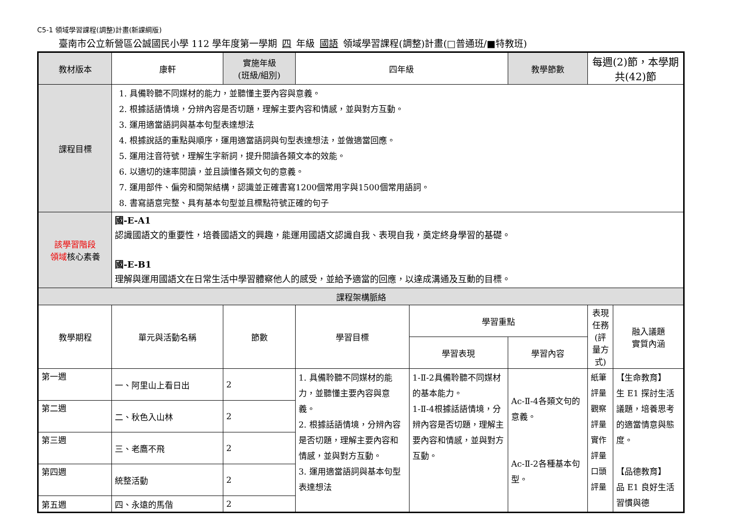C5-1 領域學習課程(調整)計畫(新課綱版)
臺南市公立新營區公誠國民小學 112 學年度第一學期 四 年級 國語 領域學習課程(調整)計畫(□普通班/■特教班)
| 教材版本 | 康軒 | 實施年級 (班級/組別) | 四年級 | | 教學節數 | 每週(2)節，本學期共(42)節 | |
| 課程目標 | 1. 具備聆聽不同媒材的能力，並聽懂主要內容與意義。 2. 根據話語情境，分辨內容是否切題，理解主要內容和情感，並與對方互動。 3. 運用適當語詞與基本句型表達想法 4. 根據說話的重點與順序，運用適當語詞與句型表達想法，並做適當回應。 5. 運用注音符號，理解生字新詞，提升閱讀各類文本的效能。 6. 以適切的速率閱讀，並且讀懂各類文句的意義。 7. 運用部件、偏旁和間架結構，認識並正確書寫1200個常用字與1500個常用語詞。 8. 書寫語意完整、具有基本句型並且標點符號正確的句子 | | | | | | |
| 該學習階段 領域 核心素養 | 國-E-A1 認識國語文的重要性，培養國語文的興趣，能運用國語文認識自我、表現自我，奠定終身學習的基礎。 國-E-B1 理解與運用國語文在日常生活中學習體察他人的感受，並給予適當的回應，以達成溝通及互動的目標。 | | | | | | |
| 課程架構脈絡 | | | | | | | |
| 教學期程 | 單元與活動名稱 | 節數 | 學習目標 | 學習重點 | | 表現任務 (評量方式) | 融入議題 實質內涵 |
| | | | | 學習表現 | 學習內容 | | |
| 第一週 | 一、阿里山上看日出 | 2 | 1. 具備聆聽不同媒材的能力，並聽懂主要內容與意義。 2. 根據話語情境，分辨內容是否切題，理解主要內容和情感，並與對方互動。 3. 運用適當語詞與基本句型表達想法 | 1-Ⅱ-2具備聆聽不同媒材的基本能力。 1-Ⅱ-4根據話語情境，分辨內容是否切題，理解主要內容和情感，並與對方互動。 | Ac-Ⅱ-4各類文句的意義。 Ac-Ⅱ-2各種基本句型。 | 紙筆評量 觀察評量 實作評量 口頭評量 | 【生命教育】 生 E1 探討生活議題，培養思考的適當情意與態度。 【品德教育】 品 E1 良好生活習慣與德 |
| 第二週 | 二、秋色入山林 | 2 | | | | | |
| 第三週 | 三、老鷹不飛 | 2 | | | | | |
| 第四週 | 統整活動 | 2 | | | | | |
| 第五週 | 四、永遠的馬偕 | 2 | | | | | |